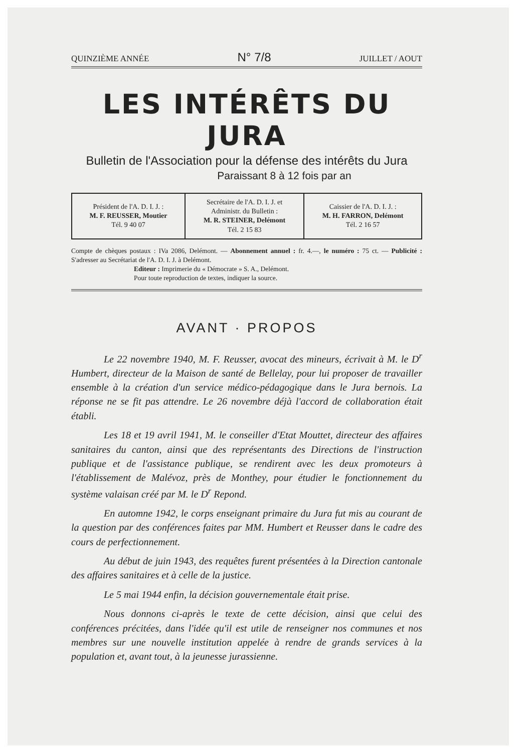QUINZIÈME ANNÉE N° 7/8 JUILLET / AOUT
LES INTÉRÊTS DU JURA
Bulletin de l'Association pour la défense des intérêts du Jura
Paraissant 8 à 12 fois par an
| Président de l'A. D. I. J. : M. F. REUSSER, Moutier Tél. 9 40 07 | Secrétaire de l'A. D. I. J. et Administr. du Bulletin : M. R. STEINER, Delémont Tél. 2 15 83 | Caissier de l'A. D. I. J. : M. H. FARRON, Delémont Tél. 2 16 57 |
Compte de chèques postaux : IVa 2086, Delémont. — Abonnement annuel : fr. 4.—, le numéro : 75 ct. — Publicité : S'adresser au Secrétariat de l'A. D. I. J. à Delémont.
Editeur : Imprimerie du « Démocrate » S. A., Delémont.
Pour toute reproduction de textes, indiquer la source.
AVANT · PROPOS
Le 22 novembre 1940, M. F. Reusser, avocat des mineurs, écrivait à M. le D<sup>r</sup> Humbert, directeur de la Maison de santé de Bellelay, pour lui proposer de travailler ensemble à la création d'un service médico-pédagogique dans le Jura bernois. La réponse ne se fit pas attendre. Le 26 novembre déjà l'accord de collaboration était établi.
Les 18 et 19 avril 1941, M. le conseiller d'Etat Mouttet, directeur des affaires sanitaires du canton, ainsi que des représentants des Directions de l'instruction publique et de l'assistance publique, se rendirent avec les deux promoteurs à l'établissement de Malévoz, près de Monthey, pour étudier le fonctionnement du système valaisan créé par M. le D<sup>r</sup> Repond.
En automne 1942, le corps enseignant primaire du Jura fut mis au courant de la question par des conférences faites par MM. Humbert et Reusser dans le cadre des cours de perfectionnement.
Au début de juin 1943, des requêtes furent présentées à la Direction cantonale des affaires sanitaires et à celle de la justice.
Le 5 mai 1944 enfin, la décision gouvernementale était prise.
Nous donnons ci-après le texte de cette décision, ainsi que celui des conférences précitées, dans l'idée qu'il est utile de renseigner nos communes et nos membres sur une nouvelle institution appelée à rendre de grands services à la population et, avant tout, à la jeunesse jurassienne.